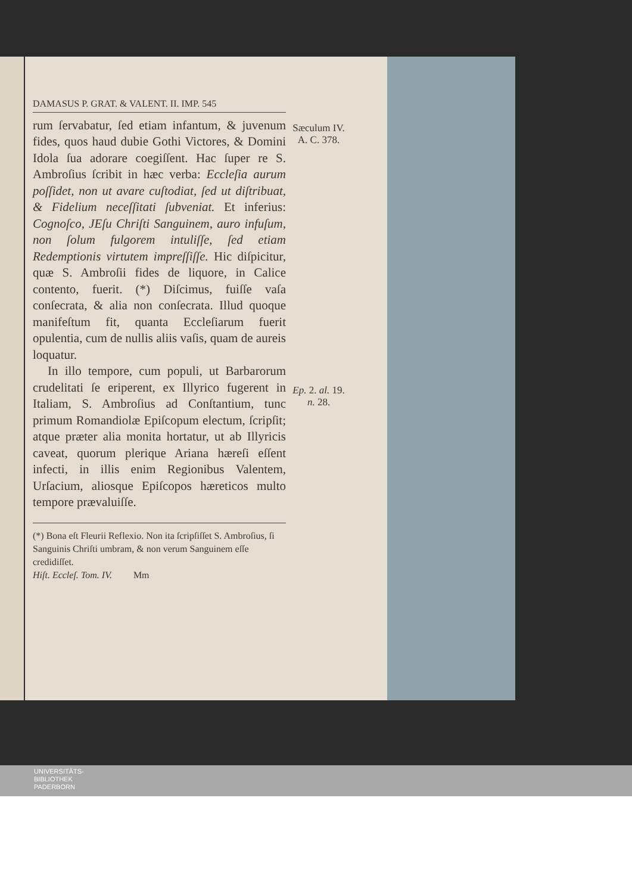DAMASUS P. GRAT. & VALENT. II. IMP. 545
rum ſervabatur, ſed etiam infantum, & juvenum fides, quos haud dubie Gothi Victores, & Domini Idola ſua adorare coegiſſent. Hac ſuper re S. Ambroſius ſcribit in hæc verba: Eccleſia aurum poſſidet, non ut avare cuſtodiat, ſed ut diſtribuat, & Fidelium neceſſitati ſubveniat. Et inferius: Cognoſco, JEſu Chriſti Sanguinem, auro infuſum, non ſolum fulgorem intuliſſe, ſed etiam Redemptionis virtutem impreſſiſſe. Hic diſpicitur, quæ S. Ambroſii fides de liquore, in Calice contento, fuerit. (*) Diſcimus, fuiſſe vaſa conſecrata, & alia non conſecrata. Illud quoque manifeſtum fit, quanta Eccleſiarum fuerit opulentia, cum de nullis aliis vaſis, quam de aureis loquatur.
In illo tempore, cum populi, ut Barbarorum crudelitati ſe eriperent, ex Illyrico fugerent in Italiam, S. Ambroſius ad Conſtantium, tunc primum Romandiolæ Epiſcopum electum, ſcripſit; atque præter alia monita hortatur, ut ab Illyricis caveat, quorum plerique Ariana hæreſi eſſent infecti, in illis enim Regionibus Valentem, Urſacium, aliosque Epiſcopos hæreticos multo tempore prævaluiſſe.
(*) Bona eſt Fleurii Reflexio. Non ita ſcripſiſſet S. Ambroſius, ſi Sanguinis Chriſti umbram, & non verum Sanguinem eſſe credidiſſet.
Hiſt. Eccleſ. Tom. IV. Mm
Sæculum IV.
A. C. 378.
Ep. 2. al. 19.
n. 28.
UNIVERSITÄTS-
BIBLIOTHEK
PADERBORN